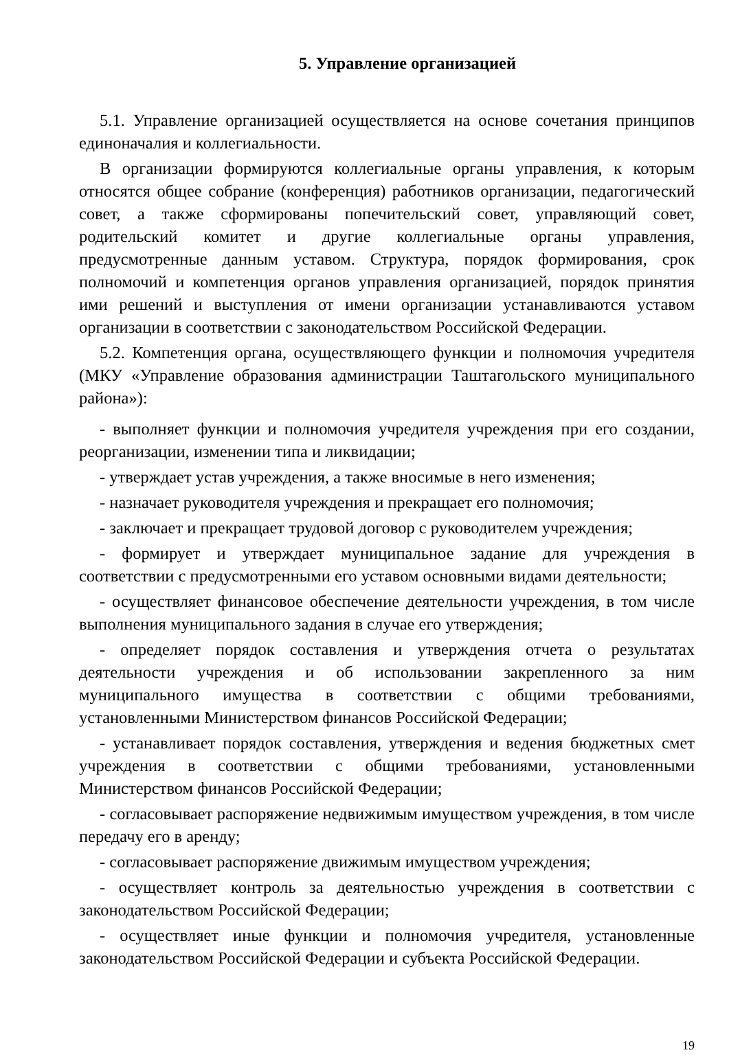5. Управление организацией
5.1. Управление организацией осуществляется на основе сочетания принципов единоначалия и коллегиальности.
В организации формируются коллегиальные органы управления, к которым относятся общее собрание (конференция) работников организации, педагогический совет, а также сформированы попечительский совет, управляющий совет, родительский комитет и другие коллегиальные органы управления, предусмотренные данным уставом. Структура, порядок формирования, срок полномочий и компетенция органов управления организацией, порядок принятия ими решений и выступления от имени организации устанавливаются уставом организации в соответствии с законодательством Российской Федерации.
5.2. Компетенция органа, осуществляющего функции и полномочия учредителя (МКУ «Управление образования администрации Таштагольского муниципального района»):
- выполняет функции и полномочия учредителя учреждения при его создании, реорганизации, изменении типа и ликвидации;
- утверждает устав учреждения, а также вносимые в него изменения;
- назначает руководителя учреждения и прекращает его полномочия;
- заключает и прекращает трудовой договор с руководителем учреждения;
- формирует и утверждает муниципальное задание для учреждения в соответствии с предусмотренными его уставом основными видами деятельности;
- осуществляет финансовое обеспечение деятельности учреждения, в том числе выполнения муниципального задания в случае его утверждения;
- определяет порядок составления и утверждения отчета о результатах деятельности учреждения и об использовании закрепленного за ним муниципального имущества в соответствии с общими требованиями, установленными Министерством финансов Российской Федерации;
- устанавливает порядок составления, утверждения и ведения бюджетных смет учреждения в соответствии с общими требованиями, установленными Министерством финансов Российской Федерации;
- согласовывает распоряжение недвижимым имуществом учреждения, в том числе передачу его в аренду;
- согласовывает распоряжение движимым имуществом учреждения;
- осуществляет контроль за деятельностью учреждения в соответствии с законодательством Российской Федерации;
- осуществляет иные функции и полномочия учредителя, установленные законодательством Российской Федерации и субъекта Российской Федерации.
19